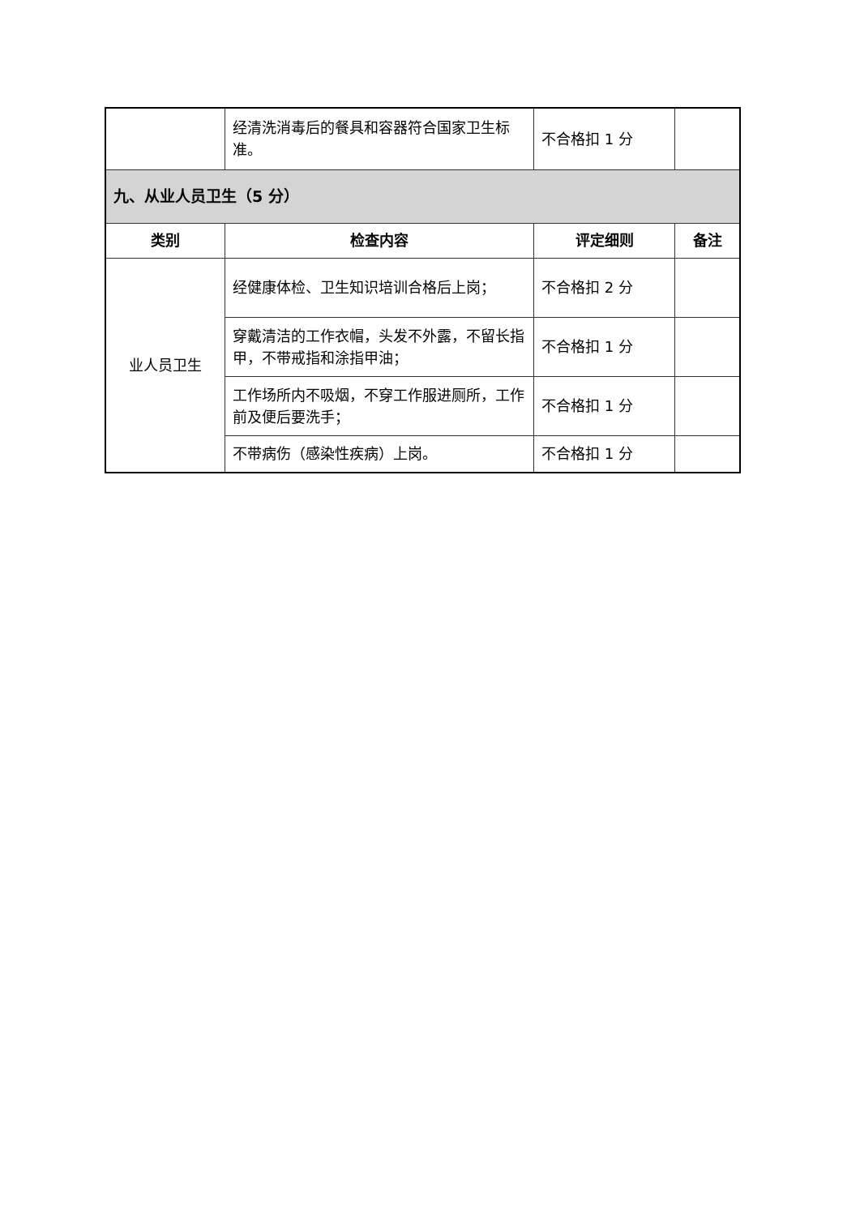| | 经清洗消毒后的餐具和容器符合国家卫生标准。 | 不合格扣 1 分 | |
| 九、从业人员卫生（5 分） | | | |
| 类别 | 检查内容 | 评定细则 | 备注 |
| 业人员卫生 | 经健康体检、卫生知识培训合格后上岗； | 不合格扣 2 分 | |
| | 穿戴清洁的工作衣帽，头发不外露，不留长指甲，不带戒指和涂指甲油； | 不合格扣 1 分 | |
| | 工作场所内不吸烟，不穿工作服进厕所，工作前及便后要洗手； | 不合格扣 1 分 | |
| | 不带病伤（感染性疾病）上岗。 | 不合格扣 1 分 | |